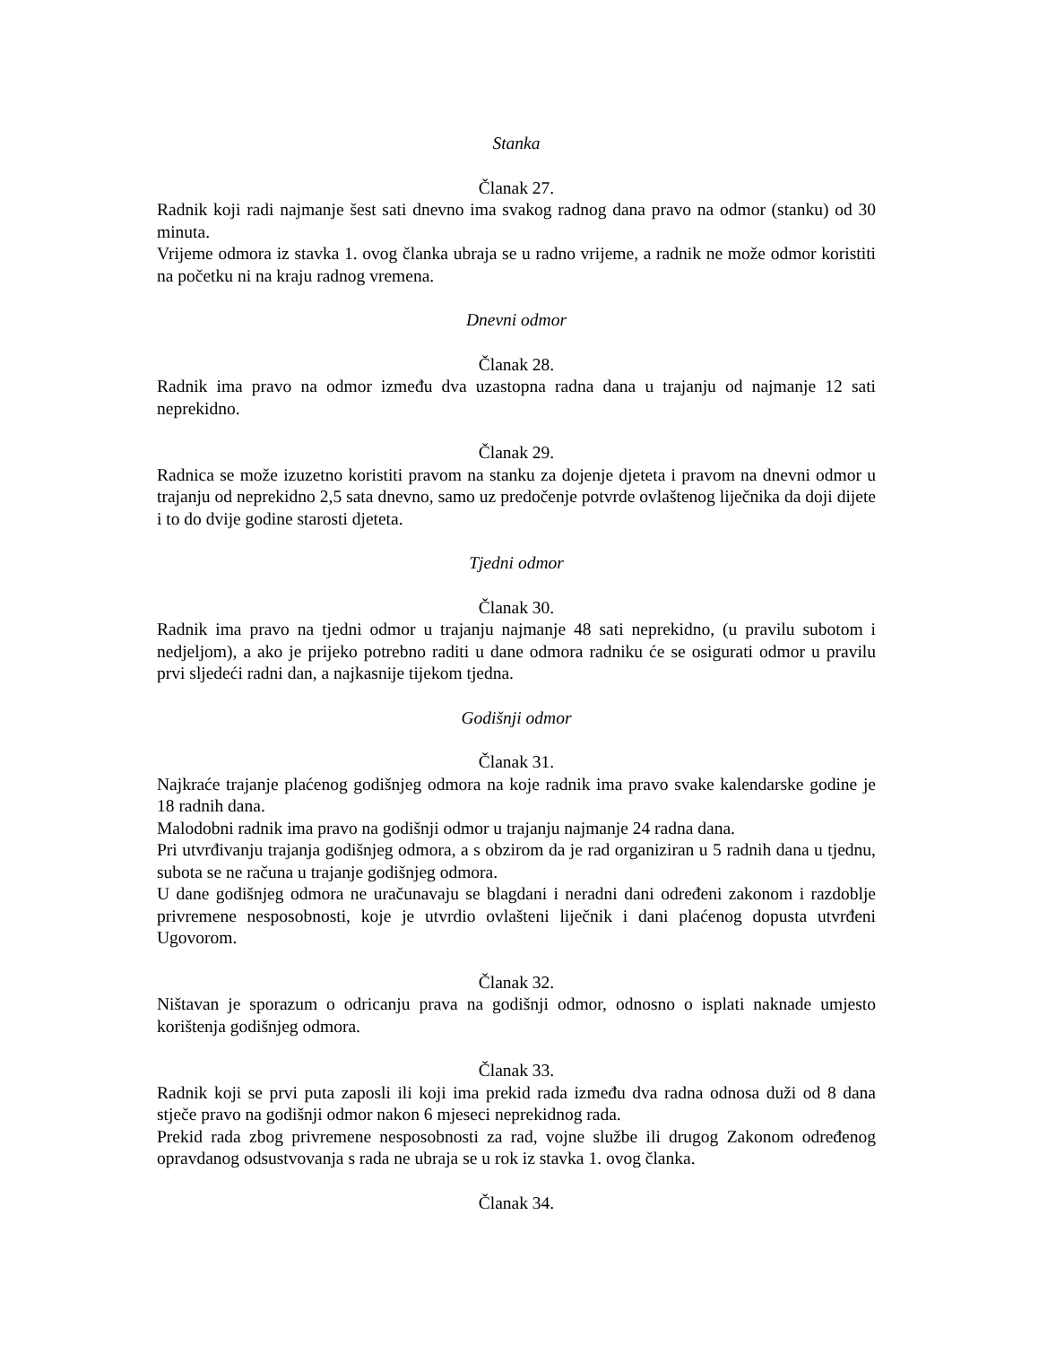Stanka
Članak 27.
Radnik koji radi najmanje šest sati dnevno ima svakog radnog dana pravo na odmor (stanku) od 30 minuta.
Vrijeme odmora iz stavka 1. ovog članka ubraja se u radno vrijeme, a radnik ne može odmor koristiti na početku ni na kraju radnog vremena.
Dnevni odmor
Članak 28.
Radnik ima pravo na odmor između dva uzastopna radna dana u trajanju od najmanje 12 sati neprekidno.
Članak 29.
Radnica se može izuzetno koristiti pravom na stanku za dojenje djeteta i pravom na dnevni odmor u trajanju od neprekidno 2,5 sata dnevno, samo uz predočenje potvrde ovlaštenog liječnika da doji dijete i to do dvije godine starosti djeteta.
Tjedni odmor
Članak 30.
Radnik ima pravo na tjedni odmor u trajanju najmanje 48 sati neprekidno, (u pravilu subotom i nedjeljom), a ako je prijeko potrebno raditi u dane odmora radniku će se osigurati odmor u pravilu prvi sljedeći radni dan, a najkasnije tijekom tjedna.
Godišnji odmor
Članak 31.
Najkraće trajanje plaćenog godišnjeg odmora na koje radnik ima pravo svake kalendarske godine je 18 radnih dana.
Malodobni radnik ima pravo na godišnji odmor u trajanju najmanje 24 radna dana.
Pri utvrđivanju trajanja godišnjeg odmora, a s obzirom da je rad organiziran u 5 radnih dana u tjednu, subota se ne računa u trajanje godišnjeg odmora.
U dane godišnjeg odmora ne uračunavaju se blagdani i neradni dani određeni zakonom i razdoblje privremene nesposobnosti, koje je utvrdio ovlašteni liječnik i dani plaćenog dopusta utvrđeni Ugovorom.
Članak 32.
Ništavan je sporazum o odricanju prava na godišnji odmor, odnosno o isplati naknade umjesto korištenja godišnjeg odmora.
Članak 33.
Radnik koji se prvi puta zaposli ili koji ima prekid rada između dva radna odnosa duži od 8 dana stječe pravo na godišnji odmor nakon 6 mjeseci neprekidnog rada.
Prekid rada zbog privremene nesposobnosti za rad, vojne službe ili drugog Zakonom određenog opravdanog odsustvovanja s rada ne ubraja se u rok iz stavka 1. ovog članka.
Članak 34.